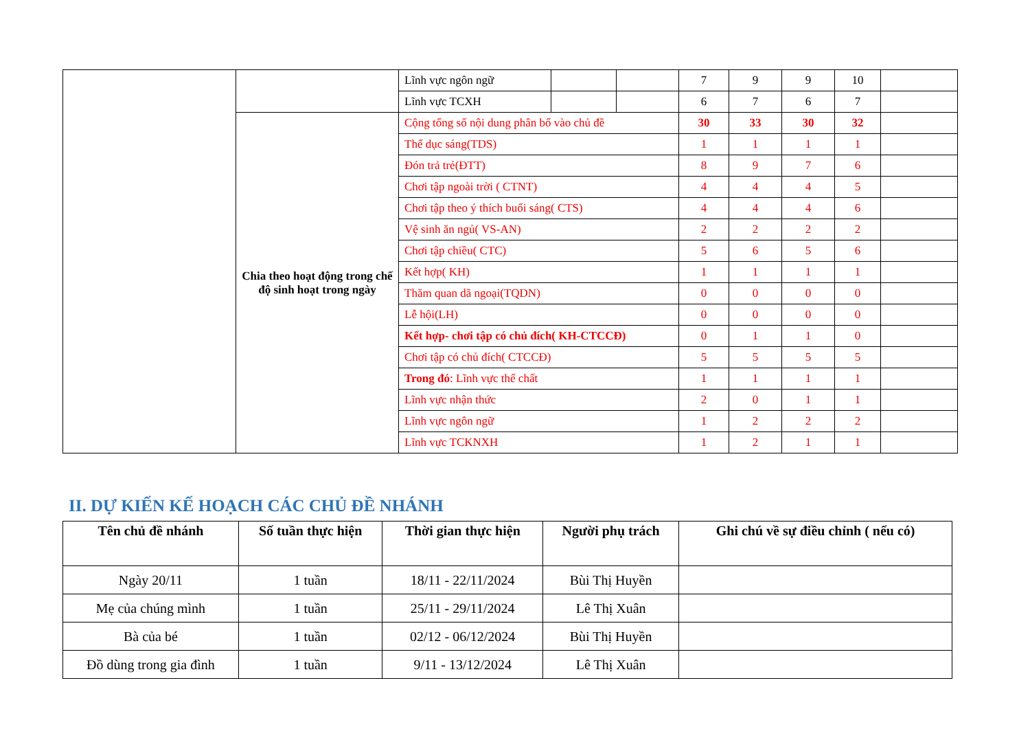| | | Lĩnh vực ngôn ngữ | | | 7 | 9 | 9 | 10 | |
| | | Lĩnh vực TCXH | | | 6 | 7 | 6 | 7 | |
| | Chia theo hoạt động trong chế độ sinh hoạt trong ngày | Cộng tổng số nội dung phân bổ vào chủ đề | | | 30 | 33 | 30 | 32 | |
| | | Thể dục sáng(TDS) | | | 1 | 1 | 1 | 1 | |
| | | Đón trả trẻ(ĐTT) | | | 8 | 9 | 7 | 6 | |
| | | Chơi tập ngoài trời ( CTNT) | | | 4 | 4 | 4 | 5 | |
| | | Chơi tập theo ý thích buổi sáng( CTS) | | | 4 | 4 | 4 | 6 | |
| | | Vệ sinh ăn ngủ( VS-AN) | | | 2 | 2 | 2 | 2 | |
| | | Chơi tập chiều( CTC) | | | 5 | 6 | 5 | 6 | |
| | | Kết hợp( KH) | | | 1 | 1 | 1 | 1 | |
| | | Thăm quan dã ngoại(TQDN) | | | 0 | 0 | 0 | 0 | |
| | | Lễ hội(LH) | | | 0 | 0 | 0 | 0 | |
| | | Kết hợp- chơi tập có chủ đích( KH-CTCCĐ) | | | 0 | 1 | 1 | 0 | |
| | | Chơi tập có chủ đích( CTCCĐ) | | | 5 | 5 | 5 | 5 | |
| | | Trong đó : Lĩnh vực thể chất | | | 1 | 1 | 1 | 1 | |
| | | Lĩnh vực nhận thức | | | 2 | 0 | 1 | 1 | |
| | | Lĩnh vực ngôn ngữ | | | 1 | 2 | 2 | 2 | |
| | | Lĩnh vực TCKNXH | | | 1 | 2 | 1 | 1 | |
II. DỰ KIẾN KẾ HOẠCH CÁC CHỦ ĐỀ NHÁNH
| Tên chủ đề nhánh | Số tuần thực hiện | Thời gian thực hiện | Người phụ trách | Ghi chú về sự điều chỉnh ( nếu có) |
| --- | --- | --- | --- | --- |
| Ngày 20/11 | 1 tuần | 18/11 - 22/11/2024 | Bùi Thị Huyền | |
| Mẹ của chúng mình | 1 tuần | 25/11 - 29/11/2024 | Lê Thị Xuân | |
| Bà của bé | 1 tuần | 02/12 - 06/12/2024 | Bùi Thị Huyền | |
| Đồ dùng trong gia đình | 1 tuần | 9/11 - 13/12/2024 | Lê Thị Xuân | |